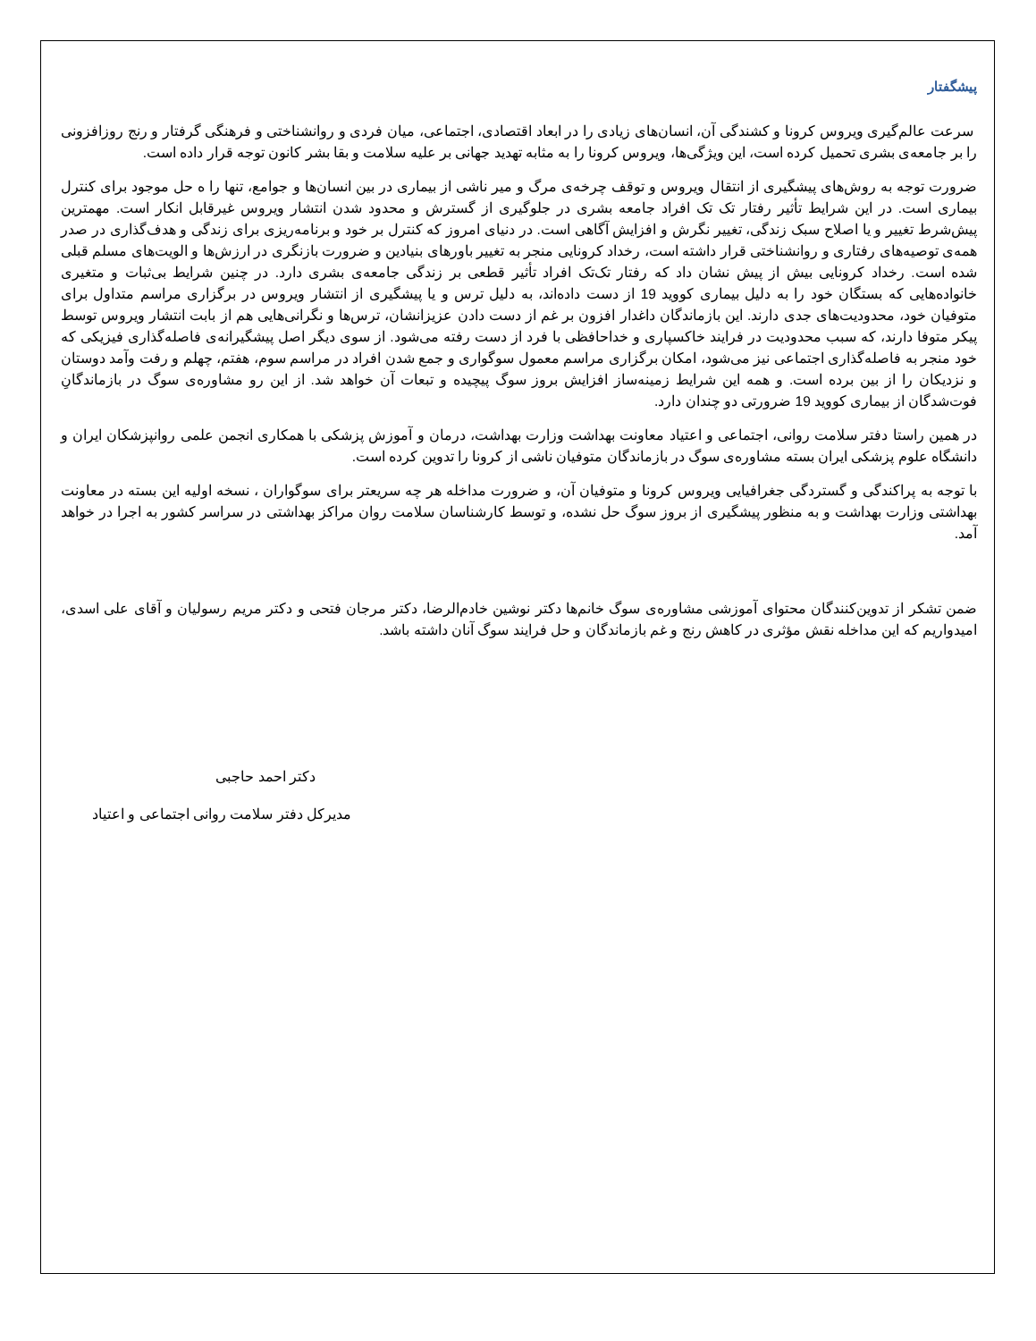پیشگفتار
سرعت عالم‌گیری ویروس کرونا و کشندگی آن، انسان‌های زیادی را در ابعاد اقتصادی، اجتماعی، میان فردی و روانشناختی و فرهنگی گرفتار و رنج روزافزونی را بر جامعه‌ی بشری تحمیل کرده است، این ویژگی‌ها، ویروس کرونا را به مثابه تهدید جهانی بر علیه سلامت و بقا بشر کانون توجه قرار داده است.
ضرورت توجه به روش‌های پیشگیری از انتقال ویروس و توقف چرخه‌ی مرگ و میر ناشی از بیماری در بین انسان‌ها و جوامع، تنها را ه حل موجود برای کنترل بیماری است. در این شرایط تأثیر رفتار تک تک افراد جامعه بشری در جلوگیری از گسترش و محدود شدن انتشار ویروس غیرقابل انکار است. مهمترین پیش‌شرط تغییر و یا اصلاح سبک زندگی، تغییر نگرش و افزایش آگاهی است. در دنیای امروز که کنترل بر خود و برنامه‌ریزی برای زندگی و هدف‌گذاری در صدر همه‌ی توصیه‌های رفتاری و روانشناختی قرار داشته است، رخداد کرونایی منجر به تغییر باورهای بنیادین و ضرورت بازنگری در ارزش‌ها و الویت‌های مسلم قبلی شده است. رخداد کرونایی بیش از پیش نشان داد که رفتار تک‌تک افراد تأثیر قطعی بر زندگی جامعه‌ی بشری دارد. در چنین شرایط بی‌ثبات و متغیری خانواده‌هایی که بستگان خود را به دلیل بیماری کووید 19 از دست داده‌اند، به دلیل ترس و یا پیشگیری از انتشار ویروس در برگزاری مراسم متداول برای متوفیان خود، محدودیت‌های جدی دارند. این بازماندگان داغدار افزون بر غم از دست دادن عزیزانشان، ترس‌ها و نگرانی‌هایی هم از بابت انتشار ویروس توسط پیکر متوفا دارند، که سبب محدودیت در فرایند خاکسپاری و خداحافظی با فرد از دست رفته می‌شود. از سوی دیگر اصل پیشگیرانه‌ی فاصله‌گذاری فیزیکی که خود منجر به فاصله‌گذاری اجتماعی نیز می‌شود، امکان برگزاری مراسم معمول سوگواری و جمع شدن افراد در مراسم سوم، هفتم، چهلم و رفت وآمد دوستان و نزدیکان را از بین برده است. و همه این شرایط زمینه‌ساز افزایش بروز سوگ پیچیده و تبعات آن خواهد شد. از این رو مشاوره‌ی سوگ در بازماندگانِ فوت‌شدگان از بیماری کووید 19 ضرورتی دو چندان دارد.
در همین راستا دفتر سلامت روانی، اجتماعی و اعتیاد معاونت بهداشت وزارت بهداشت، درمان و آموزش پزشکی با همکاری انجمن علمی روانپزشکان ایران و دانشگاه علوم پزشکی ایران بسته مشاوره‌ی سوگ در بازماندگان متوفیان ناشی از کرونا را تدوین کرده است.
با توجه به پراکندگی و گستردگی جغرافیایی ویروس کرونا و متوفیان آن، و ضرورت مداخله هر چه سریعتر برای سوگواران ، نسخه اولیه این بسته در معاونت بهداشتی وزارت بهداشت و به منظور پیشگیری از بروز سوگ حل نشده، و توسط کارشناسان سلامت روان مراکز بهداشتی در سراسر کشور به اجرا در خواهد آمد.
ضمن تشکر از تدوین‌کنندگان محتوای آموزشی مشاوره‌ی سوگ خانم‌ها دکتر نوشین خادم‌الرضا، دکتر مرجان فتحی و دکتر مریم رسولیان و آقای علی اسدی، امیدواریم که این مداخله نقش مؤثری در کاهش رنج و غم بازماندگان و حل فرایند سوگ آنان داشته باشد.
دکتر احمد حاجبی
مدیرکل دفتر سلامت روانی اجتماعی و اعتیاد